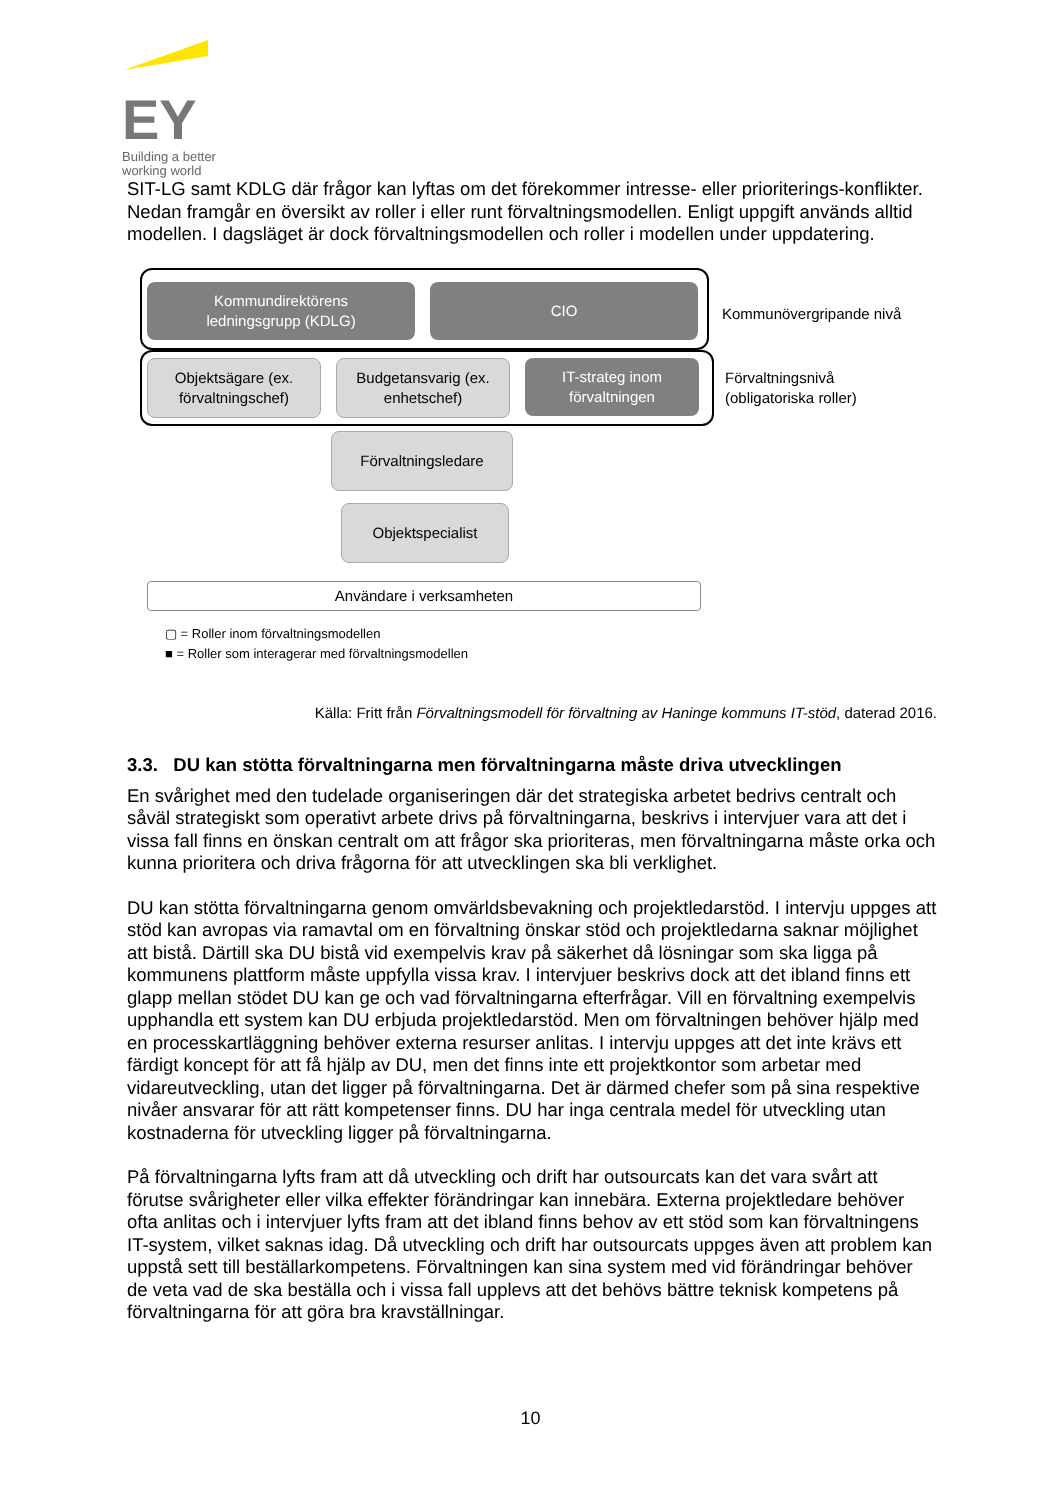EY
Building a better
working world
SIT-LG samt KDLG där frågor kan lyftas om det förekommer intresse- eller prioriterings-konflikter. Nedan framgår en översikt av roller i eller runt förvaltningsmodellen. Enligt uppgift används alltid modellen. I dagsläget är dock förvaltningsmodellen och roller i modellen under uppdatering.
Kommundirektörens
ledningsgrupp (KDLG)
CIO
Kommunövergripande nivå
Objektsägare (ex.
förvaltningschef)
Budgetansvarig (ex.
enhetschef)
IT-strateg inom
förvaltningen
Förvaltningsnivå
(obligatoriska roller)
Förvaltningsledare
Objektspecialist
Användare i verksamheten
▢ = Roller inom förvaltningsmodellen
■ = Roller som interagerar med förvaltningsmodellen
Källa: Fritt från Förvaltningsmodell för förvaltning av Haninge kommuns IT-stöd, daterad 2016.
3.3. DU kan stötta förvaltningarna men förvaltningarna måste driva utvecklingen
En svårighet med den tudelade organiseringen där det strategiska arbetet bedrivs centralt och såväl strategiskt som operativt arbete drivs på förvaltningarna, beskrivs i intervjuer vara att det i vissa fall finns en önskan centralt om att frågor ska prioriteras, men förvaltningarna måste orka och kunna prioritera och driva frågorna för att utvecklingen ska bli verklighet.
DU kan stötta förvaltningarna genom omvärldsbevakning och projektledarstöd. I intervju uppges att stöd kan avropas via ramavtal om en förvaltning önskar stöd och projektledarna saknar möjlighet att bistå. Därtill ska DU bistå vid exempelvis krav på säkerhet då lösningar som ska ligga på kommunens plattform måste uppfylla vissa krav. I intervjuer beskrivs dock att det ibland finns ett glapp mellan stödet DU kan ge och vad förvaltningarna efterfrågar. Vill en förvaltning exempelvis upphandla ett system kan DU erbjuda projektledarstöd. Men om förvaltningen behöver hjälp med en processkartläggning behöver externa resurser anlitas. I intervju uppges att det inte krävs ett färdigt koncept för att få hjälp av DU, men det finns inte ett projektkontor som arbetar med vidareutveckling, utan det ligger på förvaltningarna. Det är därmed chefer som på sina respektive nivåer ansvarar för att rätt kompetenser finns. DU har inga centrala medel för utveckling utan kostnaderna för utveckling ligger på förvaltningarna.
På förvaltningarna lyfts fram att då utveckling och drift har outsourcats kan det vara svårt att förutse svårigheter eller vilka effekter förändringar kan innebära. Externa projektledare behöver ofta anlitas och i intervjuer lyfts fram att det ibland finns behov av ett stöd som kan förvaltningens IT-system, vilket saknas idag. Då utveckling och drift har outsourcats uppges även att problem kan uppstå sett till beställarkompetens. Förvaltningen kan sina system med vid förändringar behöver de veta vad de ska beställa och i vissa fall upplevs att det behövs bättre teknisk kompetens på förvaltningarna för att göra bra kravställningar.
10